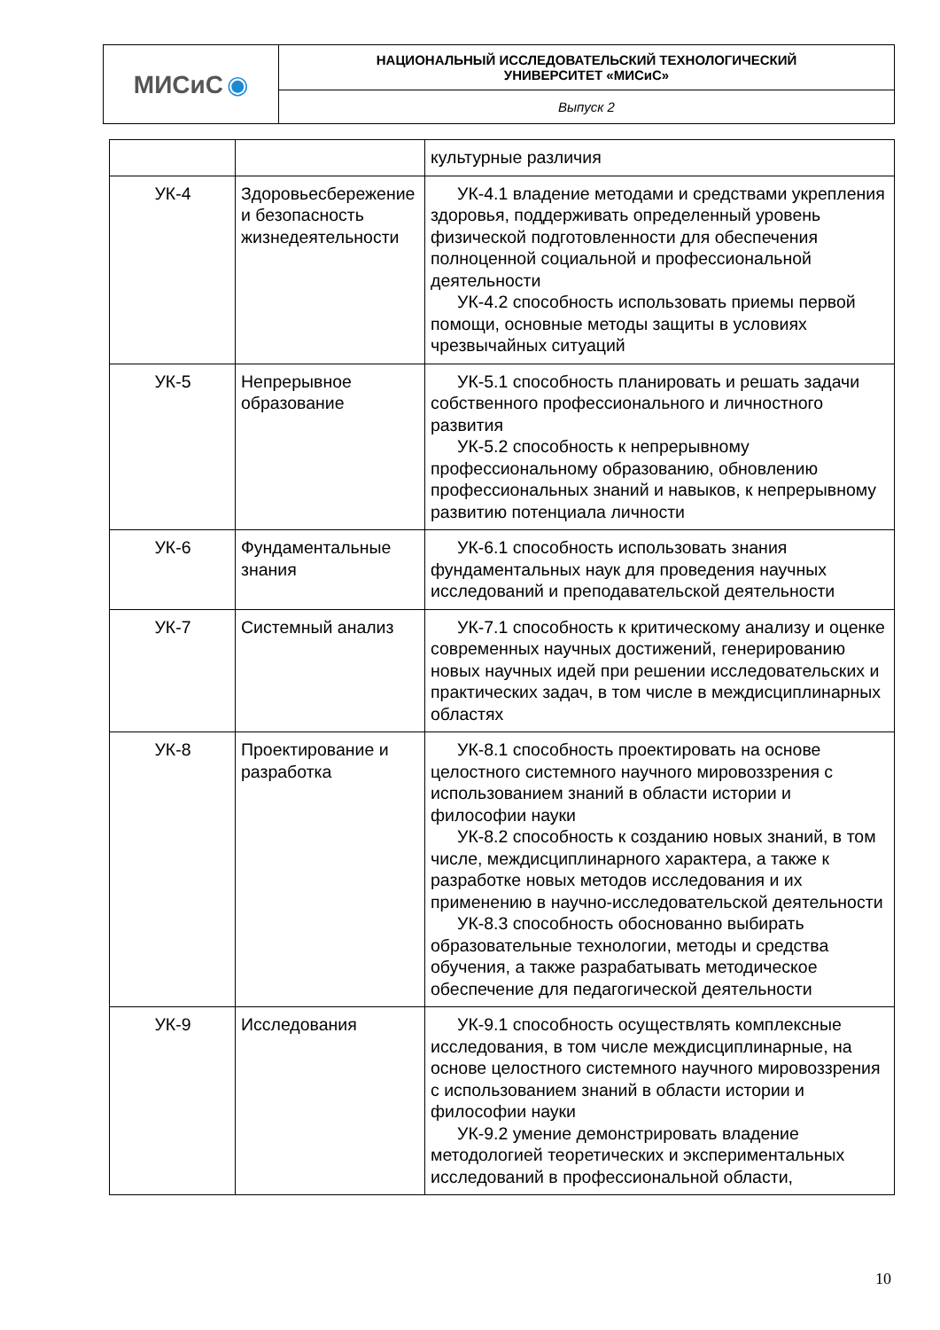| МИСиС ◉ | НАЦИОНАЛЬНЫЙ ИССЛЕДОВАТЕЛЬСКИЙ ТЕХНОЛОГИЧЕСКИЙ УНИВЕРСИТЕТ «МИСиС» |
| | Выпуск 2 |
| | | культурные различия |
| УК-4 | Здоровьесбережение и безопасность жизнедеятельности | УК-4.1 владение методами и средствами укрепления здоровья, поддерживать определенный уровень физической подготовленности для обеспечения полноценной социальной и профессиональной деятельности УК-4.2 способность использовать приемы первой помощи, основные методы защиты в условиях чрезвычайных ситуаций |
| УК-5 | Непрерывное образование | УК-5.1 способность планировать и решать задачи собственного профессионального и личностного развития УК-5.2 способность к непрерывному профессиональному образованию, обновлению профессиональных знаний и навыков, к непрерывному развитию потенциала личности |
| УК-6 | Фундаментальные знания | УК-6.1 способность использовать знания фундаментальных наук для проведения научных исследований и преподавательской деятельности |
| УК-7 | Системный анализ | УК-7.1 способность к критическому анализу и оценке современных научных достижений, генерированию новых научных идей при решении исследовательских и практических задач, в том числе в междисциплинарных областях |
| УК-8 | Проектирование и разработка | УК-8.1 способность проектировать на основе целостного системного научного мировоззрения с использованием знаний в области истории и философии науки УК-8.2 способность к созданию новых знаний, в том числе, междисциплинарного характера, а также к разработке новых методов исследования и их применению в научно-исследовательской деятельности УК-8.3 способность обоснованно выбирать образовательные технологии, методы и средства обучения, а также разрабатывать методическое обеспечение для педагогической деятельности |
| УК-9 | Исследования | УК-9.1 способность осуществлять комплексные исследования, в том числе междисциплинарные, на основе целостного системного научного мировоззрения с использованием знаний в области истории и философии науки УК-9.2 умение демонстрировать владение методологией теоретических и экспериментальных исследований в профессиональной области, |
10